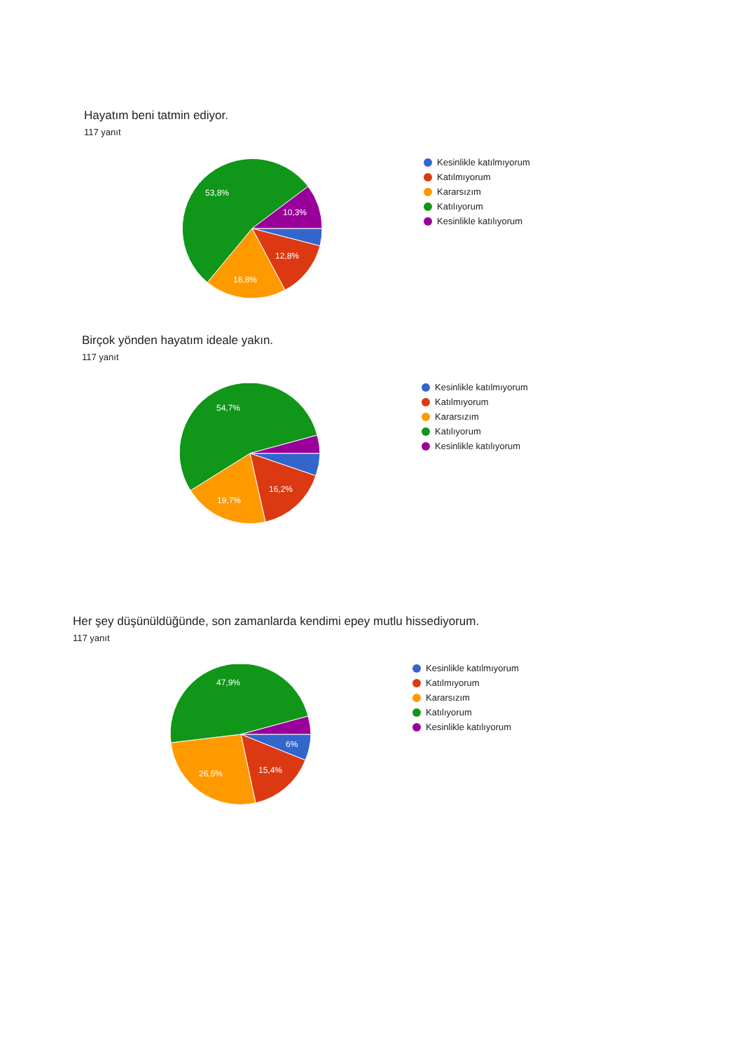Hayatım beni tatmin ediyor.
117 yanıt
53,8%
10,3%
12,8%
18,8%
Kesinlikle katılmıyorum
Katılmıyorum
Kararsızım
Katılıyorum
Kesinlikle katılıyorum
Birçok yönden hayatım ideale yakın.
117 yanıt
54,7%
16,2%
19,7%
Kesinlikle katılmıyorum
Katılmıyorum
Kararsızım
Katılıyorum
Kesinlikle katılıyorum
Her şey düşünüldüğünde, son zamanlarda kendimi epey mutlu hissediyorum.
117 yanıt
47,9%
6%
15,4%
26,5%
Kesinlikle katılmıyorum
Katılmıyorum
Kararsızım
Katılıyorum
Kesinlikle katılıyorum